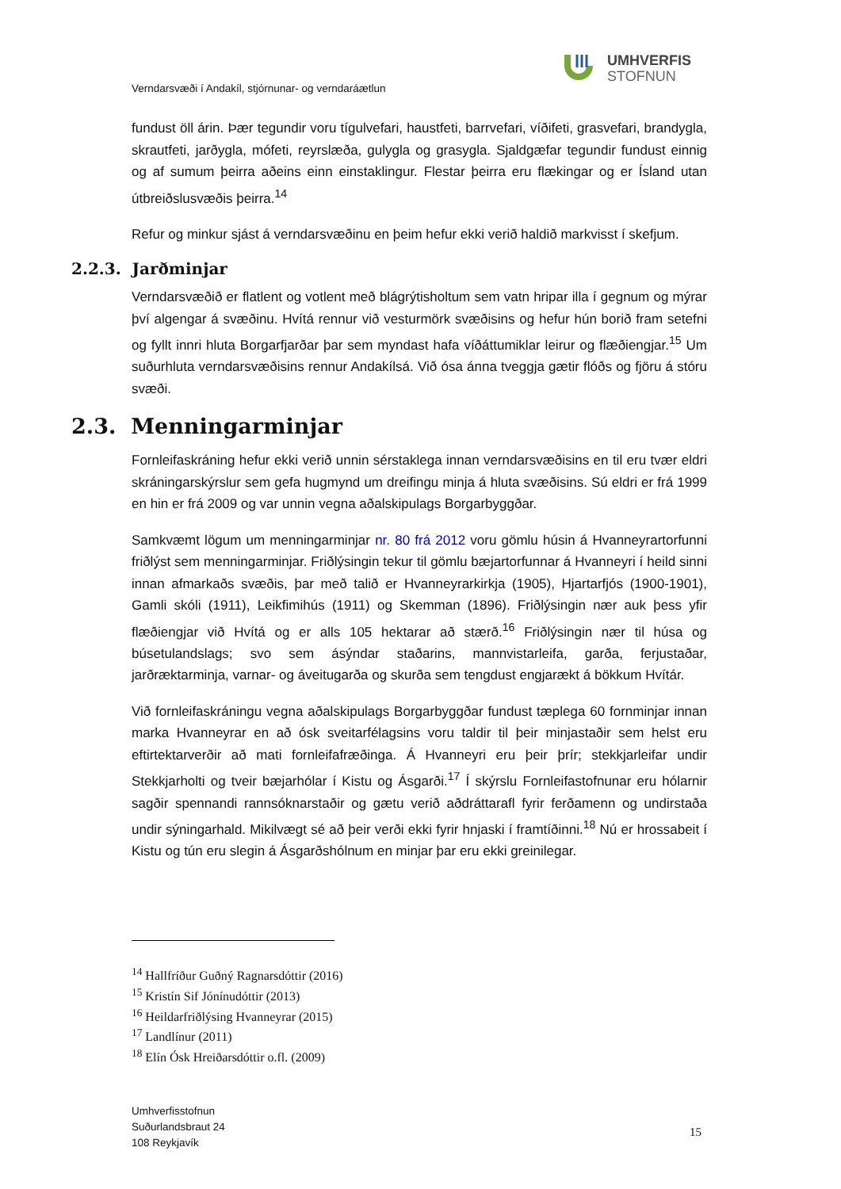UMHVERFIS
STOFNUN
Verndarsvæði í Andakíl, stjórnunar- og verndaráætlun
fundust öll árin. Þær tegundir voru tígulvefari, haustfeti, barrvefari, víðifeti, grasvefari, brandygla, skrautfeti, jarðygla, mófeti, reyrslæða, gulygla og grasygla. Sjaldgæfar tegundir fundust einnig og af sumum þeirra aðeins einn einstaklingur. Flestar þeirra eru flækingar og er Ísland utan útbreiðslusvæðis þeirra.<sup>14</sup>
Refur og minkur sjást á verndarsvæðinu en þeim hefur ekki verið haldið markvisst í skefjum.
2.2.3. Jarðminjar
Verndarsvæðið er flatlent og votlent með blágrýtisholtum sem vatn hripar illa í gegnum og mýrar því algengar á svæðinu. Hvítá rennur við vesturmörk svæðisins og hefur hún borið fram setefni og fyllt innri hluta Borgarfjarðar þar sem myndast hafa víðáttumiklar leirur og flæðiengjar.<sup>15</sup> Um suðurhluta verndarsvæðisins rennur Andakílsá. Við ósa ánna tveggja gætir flóðs og fjöru á stóru svæði.
2.3. Menningarminjar
Fornleifaskráning hefur ekki verið unnin sérstaklega innan verndarsvæðisins en til eru tvær eldri skráningarskýrslur sem gefa hugmynd um dreifingu minja á hluta svæðisins. Sú eldri er frá 1999 en hin er frá 2009 og var unnin vegna aðalskipulags Borgarbyggðar.
Samkvæmt lögum um menningarminjar nr. 80 frá 2012 voru gömlu húsin á Hvanneyrartorfunni friðlýst sem menningarminjar. Friðlýsingin tekur til gömlu bæjartorfunnar á Hvanneyri í heild sinni innan afmarkaðs svæðis, þar með talið er Hvanneyrarkirkja (1905), Hjartarfjós (1900-1901), Gamli skóli (1911), Leikfimihús (1911) og Skemman (1896). Friðlýsingin nær auk þess yfir flæðiengjar við Hvítá og er alls 105 hektarar að stærð.<sup>16</sup> Friðlýsingin nær til húsa og búsetulandslags; svo sem ásýndar staðarins, mannvistarleifa, garða, ferjustaðar, jarðræktarminja, varnar- og áveitugarða og skurða sem tengdust engjarækt á bökkum Hvítár.
Við fornleifaskráningu vegna aðalskipulags Borgarbyggðar fundust tæplega 60 fornminjar innan marka Hvanneyrar en að ósk sveitarfélagsins voru taldir til þeir minjastaðir sem helst eru eftirtektarverðir að mati fornleifafræðinga. Á Hvanneyri eru þeir þrír; stekkjarleifar undir Stekkjarholti og tveir bæjarhólar í Kistu og Ásgarði.<sup>17</sup> Í skýrslu Fornleifastofnunar eru hólarnir sagðir spennandi rannsóknarstaðir og gætu verið aðdráttarafl fyrir ferðamenn og undirstaða undir sýningarhald. Mikilvægt sé að þeir verði ekki fyrir hnjaski í framtíðinni.<sup>18</sup> Nú er hrossabeit í Kistu og tún eru slegin á Ásgarðshólnum en minjar þar eru ekki greinilegar.
<sup>14</sup> Hallfríður Guðný Ragnarsdóttir (2016)
<sup>15</sup> Kristín Sif Jónínudóttir (2013)
<sup>16</sup> Heildarfriðlýsing Hvanneyrar (2015)
<sup>17</sup> Landlínur (2011)
<sup>18</sup> Elín Ósk Hreiðarsdóttir o.fl. (2009)
Umhverfisstofnun
Suðurlandsbraut 24
108 Reykjavík
15